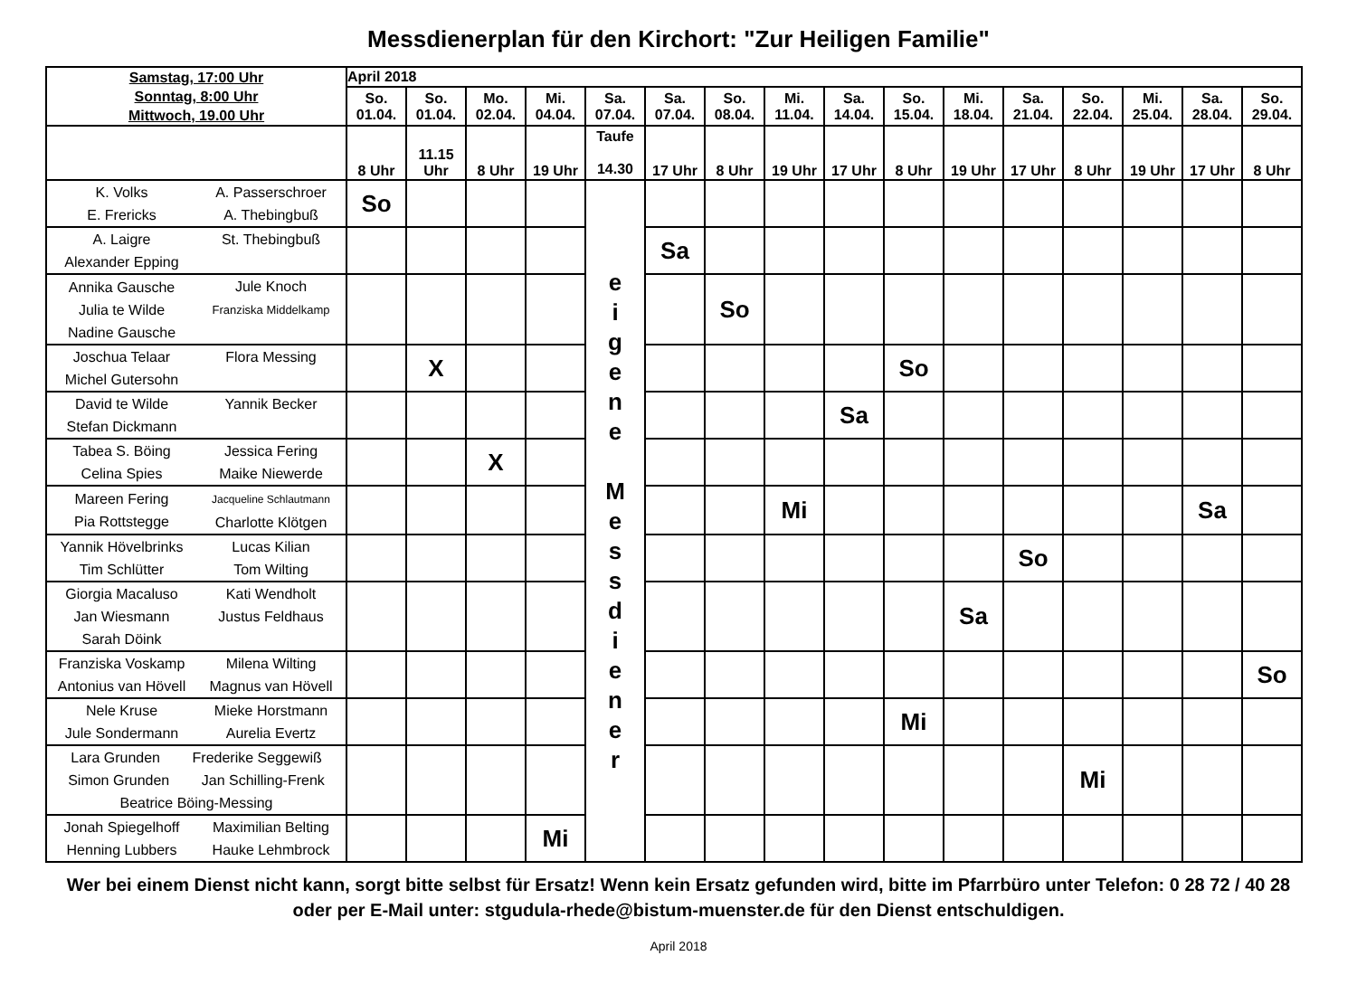Messdienerplan für den Kirchort: "Zur Heiligen Familie"
| Samstag, 17:00 Uhr Sonntag, 8:00 Uhr Mittwoch, 19.00 Uhr | | April 2018 | | | | | | | | | | | | | | | |
| --- | --- | --- | --- | --- | --- | --- | --- | --- | --- | --- | --- | --- | --- | --- | --- | --- | --- |
| | | So. 01.04. | So. 01.04. | Mo. 02.04. | Mi. 04.04. | Sa. 07.04. | Sa. 07.04. | So. 08.04. | Mi. 11.04. | Sa. 14.04. | So. 15.04. | Mi. 18.04. | Sa. 21.04. | So. 22.04. | Mi. 25.04. | Sa. 28.04. | So. 29.04. |
| | | 8 Uhr | 11.15 Uhr | 8 Uhr | 19 Uhr | Taufe 14.30 | 17 Uhr | 8 Uhr | 19 Uhr | 17 Uhr | 8 Uhr | 19 Uhr | 17 Uhr | 8 Uhr | 19 Uhr | 17 Uhr | 8 Uhr |
| K. Volks E. Frericks | A. Passerschroer A. Thebingbuß | So | | | | e i g e n e M e s s d i e n e r | | | | | | | | | | | |
| A. Laigre Alexander Epping | St. Thebingbuß | | | | | | Sa | | | | | | | | | | |
| Annika Gausche Julia te Wilde Nadine Gausche | Jule Knoch Franziska Middelkamp | | | | | | | So | | | | | | | | | |
| Joschua Telaar Michel Gutersohn | Flora Messing | | X | | | | | | | | So | | | | | | |
| David te Wilde Stefan Dickmann | Yannik Becker | | | | | | | | | Sa | | | | | | | |
| Tabea S. Böing Celina Spies | Jessica Fering Maike Niewerde | | | X | | | | | | | | | | | | | |
| Mareen Fering Pia Rottstegge | Jacqueline Schlautmann Charlotte Klötgen | | | | | | | | Mi | | | | | | | Sa | |
| Yannik Hövelbrinks Tim Schlütter | Lucas Kilian Tom Wilting | | | | | | | | | | | | So | | | | |
| Giorgia Macaluso Jan Wiesmann Sarah Döink | Kati Wendholt Justus Feldhaus | | | | | | | | | | | Sa | | | | | |
| Franziska Voskamp Antonius van Hövell | Milena Wilting Magnus van Hövell | | | | | | | | | | | | | | | | So |
| Nele Kruse Jule Sondermann | Mieke Horstmann Aurelia Evertz | | | | | | | | | | Mi | | | | | | |
| Lara Grunden Frederike Seggewiß Simon Grunden Jan Schilling-Frenk Beatrice Böing-Messing | | | | | | | | | | | | | | Mi | | | |
| Jonah Spiegelhoff Henning Lubbers | Maximilian Belting Hauke Lehmbrock | | | | Mi | | | | | | | | | | | | |
Wer bei einem Dienst nicht kann, sorgt bitte selbst für Ersatz! Wenn kein Ersatz gefunden wird, bitte im Pfarrbüro unter Telefon: 0 28 72 / 40 28 oder per E-Mail unter: stgudula-rhede@bistum-muenster.de für den Dienst entschuldigen.
April 2018